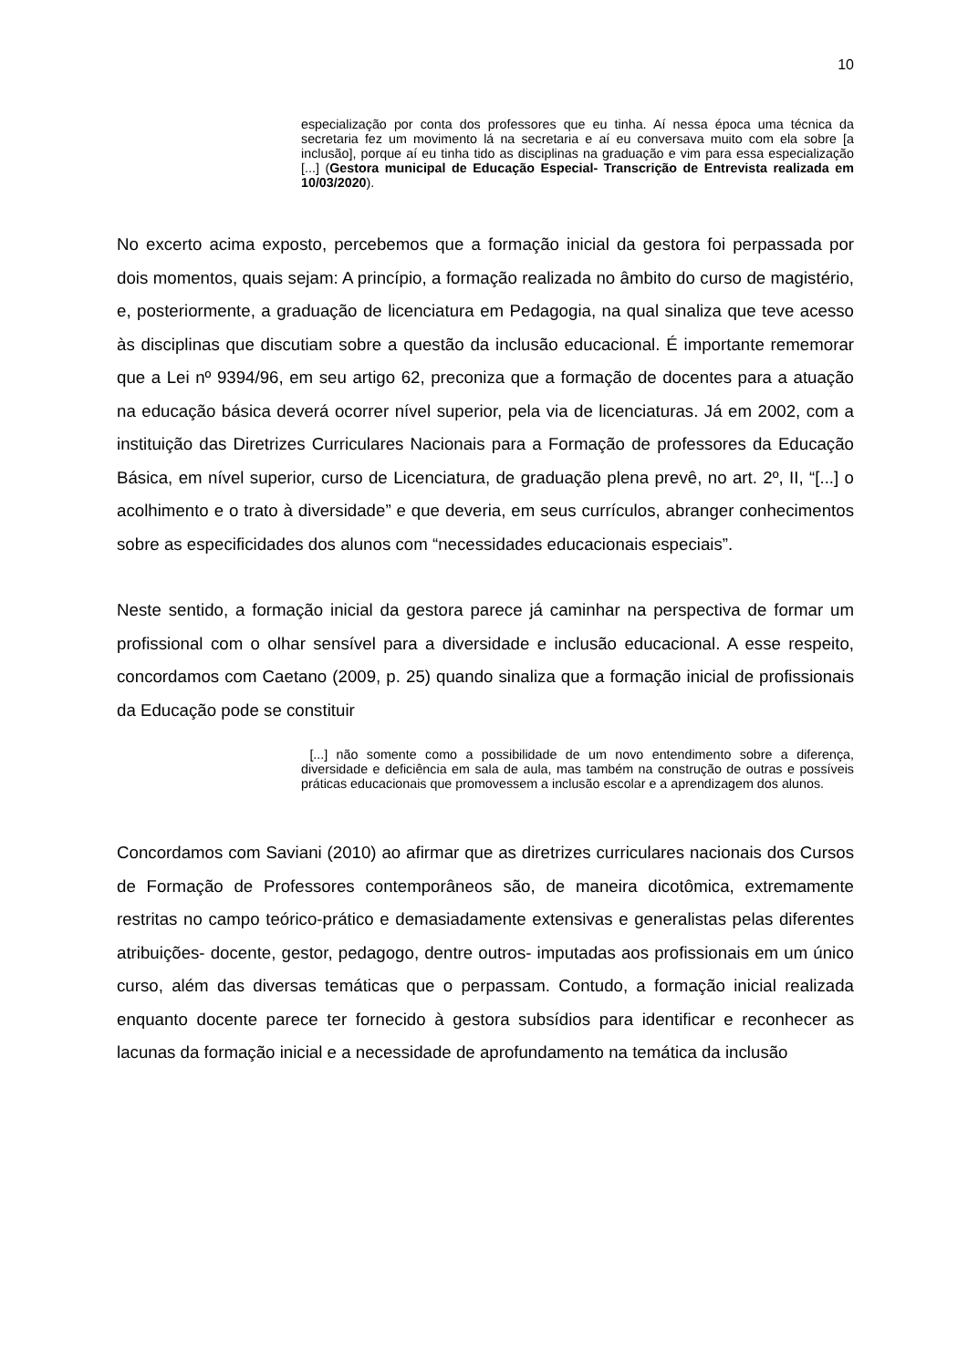10
especialização por conta dos professores que eu tinha. Aí nessa época uma técnica da secretaria fez um movimento lá na secretaria e aí eu conversava muito com ela sobre [a inclusão], porque aí eu tinha tido as disciplinas na graduação e vim para essa especialização [...] (Gestora municipal de Educação Especial- Transcrição de Entrevista realizada em 10/03/2020).
No excerto acima exposto, percebemos que a formação inicial da gestora foi perpassada por dois momentos, quais sejam: A princípio, a formação realizada no âmbito do curso de magistério, e, posteriormente, a graduação de licenciatura em Pedagogia, na qual sinaliza que teve acesso às disciplinas que discutiam sobre a questão da inclusão educacional. É importante rememorar que a Lei nº 9394/96, em seu artigo 62, preconiza que a formação de docentes para a atuação na educação básica deverá ocorrer nível superior, pela via de licenciaturas. Já em 2002, com a instituição das Diretrizes Curriculares Nacionais para a Formação de professores da Educação Básica, em nível superior, curso de Licenciatura, de graduação plena prevê, no art. 2º, II, “[...] o acolhimento e o trato à diversidade” e que deveria, em seus currículos, abranger conhecimentos sobre as especificidades dos alunos com “necessidades educacionais especiais”.
Neste sentido, a formação inicial da gestora parece já caminhar na perspectiva de formar um profissional com o olhar sensível para a diversidade e inclusão educacional. A esse respeito, concordamos com Caetano (2009, p. 25) quando sinaliza que a formação inicial de profissionais da Educação pode se constituir
[...] não somente como a possibilidade de um novo entendimento sobre a diferença, diversidade e deficiência em sala de aula, mas também na construção de outras e possíveis práticas educacionais que promovessem a inclusão escolar e a aprendizagem dos alunos.
Concordamos com Saviani (2010) ao afirmar que as diretrizes curriculares nacionais dos Cursos de Formação de Professores contemporâneos são, de maneira dicotômica, extremamente restritas no campo teórico-prático e demasiadamente extensivas e generalistas pelas diferentes atribuições- docente, gestor, pedagogo, dentre outros- imputadas aos profissionais em um único curso, além das diversas temáticas que o perpassam. Contudo, a formação inicial realizada enquanto docente parece ter fornecido à gestora subsídios para identificar e reconhecer as lacunas da formação inicial e a necessidade de aprofundamento na temática da inclusão